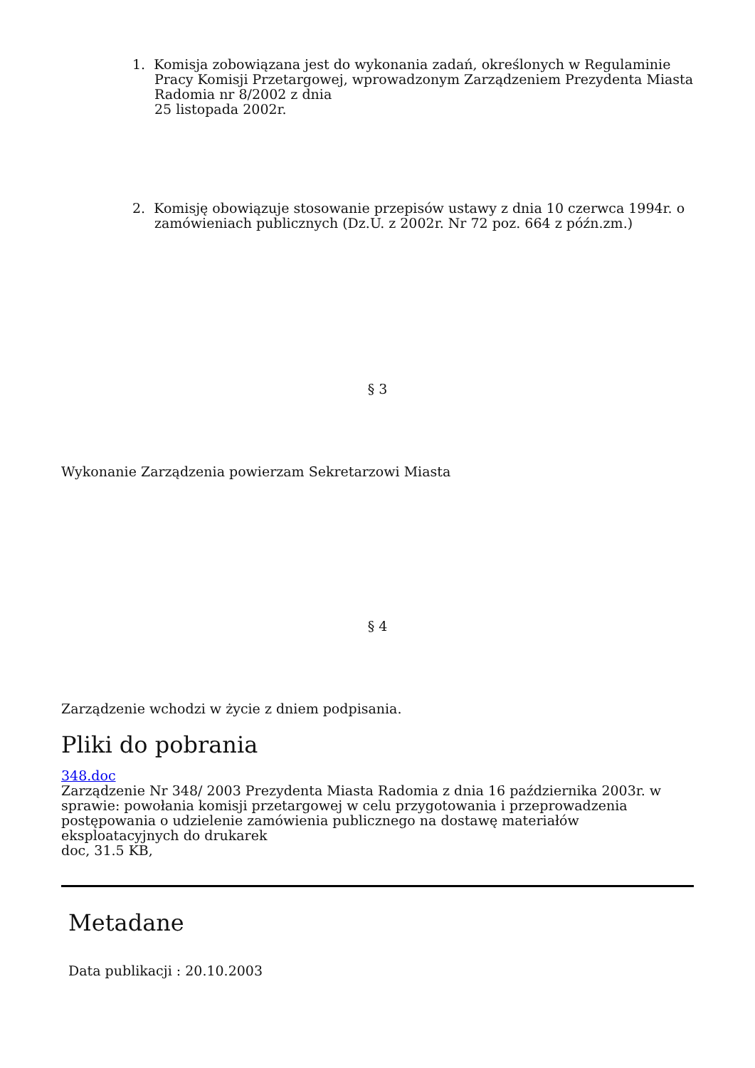1. Komisja zobowiązana jest do wykonania zadań, określonych w Regulaminie Pracy Komisji Przetargowej, wprowadzonym Zarządzeniem Prezydenta Miasta Radomia nr 8/2002 z dnia
25 listopada 2002r.
2. Komisję obowiązuje stosowanie przepisów ustawy z dnia 10 czerwca 1994r. o zamówieniach publicznych (Dz.U. z 2002r. Nr 72 poz. 664 z późn.zm.)
§ 3
Wykonanie Zarządzenia powierzam Sekretarzowi Miasta
§ 4
Zarządzenie wchodzi w życie z dniem podpisania.
Pliki do pobrania
348.doc
Zarządzenie Nr 348/ 2003 Prezydenta Miasta Radomia z dnia 16 października 2003r. w sprawie: powołania komisji przetargowej w celu przygotowania i przeprowadzenia postępowania o udzielenie zamówienia publicznego na dostawę materiałów eksploatacyjnych do drukarek
doc, 31.5 KB,
Metadane
Data publikacji : 20.10.2003